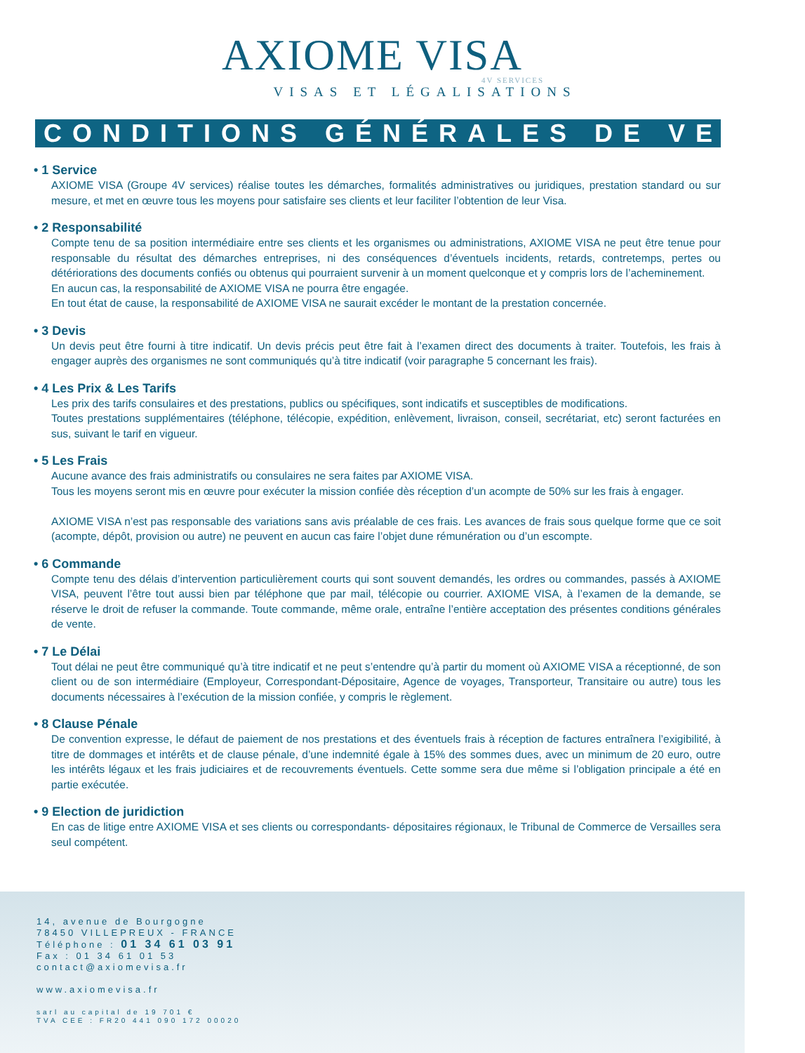AXIOME VISA
4V SERVICES
VISAS ET LÉGALISATIONS
CONDITIONS GÉNÉRALES DE VENTE
• 1 Service
AXIOME VISA (Groupe 4V services) réalise toutes les démarches, formalités administratives ou juridiques, prestation standard ou sur mesure, et met en œuvre tous les moyens pour satisfaire ses clients et leur faciliter l’obtention de leur Visa.
• 2 Responsabilité
Compte tenu de sa position intermédiaire entre ses clients et les organismes ou administrations, AXIOME VISA ne peut être tenue pour responsable du résultat des démarches entreprises, ni des conséquences d’éventuels incidents, retards, contretemps, pertes ou détériorations des documents confiés ou obtenus qui pourraient survenir à un moment quelconque et y compris lors de l’acheminement.
En aucun cas, la responsabilité de AXIOME VISA ne pourra être engagée.
En tout état de cause, la responsabilité de AXIOME VISA ne saurait excéder le montant de la prestation concernée.
• 3 Devis
Un devis peut être fourni à titre indicatif. Un devis précis peut être fait à l’examen direct des documents à traiter. Toutefois, les frais à engager auprès des organismes ne sont communiqués qu’à titre indicatif (voir paragraphe 5 concernant les frais).
• 4 Les Prix & Les Tarifs
Les prix des tarifs consulaires et des prestations, publics ou spécifiques, sont indicatifs et susceptibles de modifications.
Toutes prestations supplémentaires (téléphone, télécopie, expédition, enlèvement, livraison, conseil, secrétariat, etc) seront facturées en sus, suivant le tarif en vigueur.
• 5 Les Frais
Aucune avance des frais administratifs ou consulaires ne sera faites par AXIOME VISA.
Tous les moyens seront mis en œuvre pour exécuter la mission confiée dès réception d’un acompte de 50% sur les frais à engager.
AXIOME VISA n’est pas responsable des variations sans avis préalable de ces frais. Les avances de frais sous quelque forme que ce soit (acompte, dépôt, provision ou autre) ne peuvent en aucun cas faire l’objet dune rémunération ou d’un escompte.
• 6 Commande
Compte tenu des délais d’intervention particulièrement courts qui sont souvent demandés, les ordres ou commandes, passés à AXIOME VISA, peuvent l’être tout aussi bien par téléphone que par mail, télécopie ou courrier. AXIOME VISA, à l’examen de la demande, se réserve le droit de refuser la commande. Toute commande, même orale, entraîne l’entière acceptation des présentes conditions générales de vente.
• 7 Le Délai
Tout délai ne peut être communiqué qu’à titre indicatif et ne peut s’entendre qu’à partir du moment où AXIOME VISA a réceptionné, de son client ou de son intermédiaire (Employeur, Correspondant-Dépositaire, Agence de voyages, Transporteur, Transitaire ou autre) tous les documents nécessaires à l’exécution de la mission confiée, y compris le règlement.
• 8 Clause Pénale
De convention expresse, le défaut de paiement de nos prestations et des éventuels frais à réception de factures entraînera l’exigibilité, à titre de dommages et intérêts et de clause pénale, d’une indemnité égale à 15% des sommes dues, avec un minimum de 20 euro, outre les intérêts légaux et les frais judiciaires et de recouvrements éventuels. Cette somme sera due même si l’obligation principale a été en partie exécutée.
• 9 Election de juridiction
En cas de litige entre AXIOME VISA et ses clients ou correspondants- dépositaires régionaux, le Tribunal de Commerce de Versailles sera seul compétent.
14, avenue de Bourgogne
78450 VILLEPREUX - FRANCE
Téléphone : 01 34 61 03 91
Fax : 01 34 61 01 53
contact@axiomevisa.fr
www.axiomevisa.fr
sarl au capital de 19 701 €
TVA CEE : FR20 441 090 172 00020